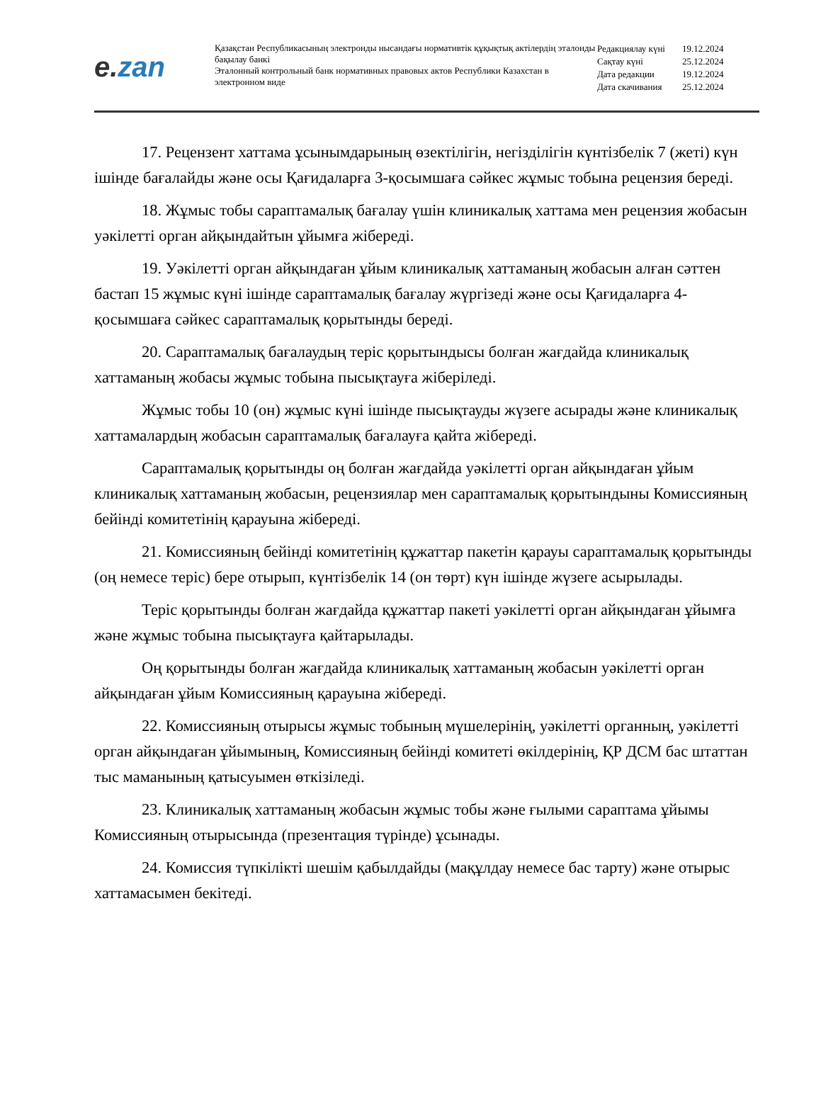e. zan
Қазақстан Республикасының электронды нысандағы нормативтік құқықтық актілердің эталонды бақылау банкі
Эталонный контрольный банк нормативных правовых актов Республики Казахстан в электронном виде
| Редакциялау күні | 19.12.2024 |
| Сақтау күні | 25.12.2024 |
| Дата редакции | 19.12.2024 |
| Дата скачивания | 25.12.2024 |
17. Рецензент хаттама ұсынымдарының өзектілігін, негізділігін күнтізбелік 7 (жеті) күн ішінде бағалайды және осы Қағидаларға 3-қосымшаға сәйкес жұмыс тобына рецензия береді.
18. Жұмыс тобы сараптамалық бағалау үшін клиникалық хаттама мен рецензия жобасын уәкілетті орган айқындайтын ұйымға жібереді.
19. Уәкілетті орган айқындаған ұйым клиникалық хаттаманың жобасын алған сәттен бастап 15 жұмыс күні ішінде сараптамалық бағалау жүргізеді және осы Қағидаларға 4-қосымшаға сәйкес сараптамалық қорытынды береді.
20. Сараптамалық бағалаудың теріс қорытындысы болған жағдайда клиникалық хаттаманың жобасы жұмыс тобына пысықтауға жіберіледі.
Жұмыс тобы 10 (он) жұмыс күні ішінде пысықтауды жүзеге асырады және клиникалық хаттамалардың жобасын сараптамалық бағалауға қайта жібереді.
Сараптамалық қорытынды оң болған жағдайда уәкілетті орган айқындаған ұйым клиникалық хаттаманың жобасын, рецензиялар мен сараптамалық қорытындыны Комиссияның бейінді комитетінің қарауына жібереді.
21. Комиссияның бейінді комитетінің құжаттар пакетін қарауы сараптамалық қорытынды (оң немесе теріс) бере отырып, күнтізбелік 14 (он төрт) күн ішінде жүзеге асырылады.
Теріс қорытынды болған жағдайда құжаттар пакеті уәкілетті орган айқындаған ұйымға және жұмыс тобына пысықтауға қайтарылады.
Оң қорытынды болған жағдайда клиникалық хаттаманың жобасын уәкілетті орган айқындаған ұйым Комиссияның қарауына жібереді.
22. Комиссияның отырысы жұмыс тобының мүшелерінің, уәкілетті органның, уәкілетті орган айқындаған ұйымының, Комиссияның бейінді комитеті өкілдерінің, ҚР ДСМ бас штаттан тыс маманының қатысуымен өткізіледі.
23. Клиникалық хаттаманың жобасын жұмыс тобы және ғылыми сараптама ұйымы Комиссияның отырысында (презентация түрінде) ұсынады.
24. Комиссия түпкілікті шешім қабылдайды (мақұлдау немесе бас тарту) және отырыс хаттамасымен бекітеді.